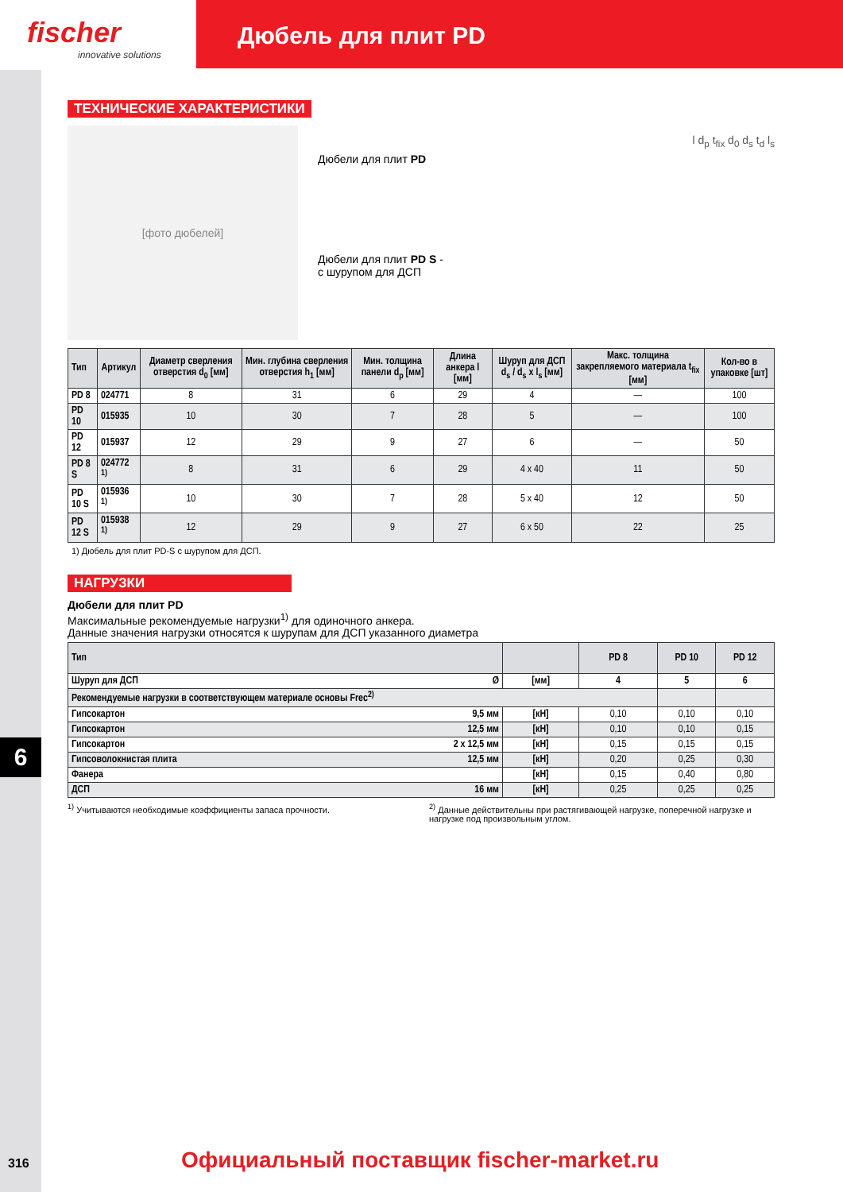fischer
innovative solutions
Дюбель для плит PD
ТЕХНИЧЕСКИЕ ХАРАКТЕРИСТИКИ
[фото дюбелей]
Дюбели для плит PD
Дюбели для плит PD S -
с шурупом для ДСП
l d<sub>p</sub> t<sub>fix</sub> d<sub>0</sub> d<sub>s</sub> t<sub>d</sub> l<sub>s</sub>
| Тип | Артикул | Диаметр сверления отверстия d<sub>0</sub> [мм] | Мин. глубина сверления отверстия h<sub>1</sub> [мм] | Мин. толщина панели d<sub>p</sub> [мм] | Длина анкера l [мм] | Шуруп для ДСП d<sub>s</sub> / d<sub>s</sub> x l<sub>s</sub> [мм] | Макс. толщина закрепляемого материала t<sub>fix</sub> [мм] | Кол-во в упаковке [шт] |
| --- | --- | --- | --- | --- | --- | --- | --- | --- |
| PD 8 | 024771 | 8 | 31 | 6 | 29 | 4 | — | 100 |
| PD 10 | 015935 | 10 | 30 | 7 | 28 | 5 | — | 100 |
| PD 12 | 015937 | 12 | 29 | 9 | 27 | 6 | — | 50 |
| PD 8 S | 024772 <sup>1)</sup> | 8 | 31 | 6 | 29 | 4 x 40 | 11 | 50 |
| PD 10 S | 015936 <sup>1)</sup> | 10 | 30 | 7 | 28 | 5 x 40 | 12 | 50 |
| PD 12 S | 015938 <sup>1)</sup> | 12 | 29 | 9 | 27 | 6 x 50 | 22 | 25 |
1) Дюбель для плит PD-S с шурупом для ДСП.
НАГРУЗКИ
Дюбели для плит PD
Максимальные рекомендуемые нагрузки<sup>1)</sup> для одиночного анкера.
Данные значения нагрузки относятся к шурупам для ДСП указанного диаметра
| Тип | | PD 8 | PD 10 | PD 12 |
| --- | --- | --- | --- | --- |
| Шуруп для ДСП Ø | [мм] | 4 | 5 | 6 |
| Рекомендуемые нагрузки в соответствующем материале основы Frec<sup>2)</sup> | | | | |
| Гипсокартон 9,5 мм | [кН] | 0,10 | 0,10 | 0,10 |
| Гипсокартон 12,5 мм | [кН] | 0,10 | 0,10 | 0,15 |
| Гипсокартон 2 x 12,5 мм | [кН] | 0,15 | 0,15 | 0,15 |
| Гипсоволокнистая плита 12,5 мм | [кН] | 0,20 | 0,25 | 0,30 |
| Фанера | [кН] | 0,15 | 0,40 | 0,80 |
| ДСП 16 мм | [кН] | 0,25 | 0,25 | 0,25 |
<sup>1)</sup> Учитываются необходимые коэффициенты запаса прочности. <sup>2)</sup> Данные действительны при растягивающей нагрузке, поперечной нагрузке и нагрузке под произвольным углом.
6
316
Официальный поставщик fischer-market.ru